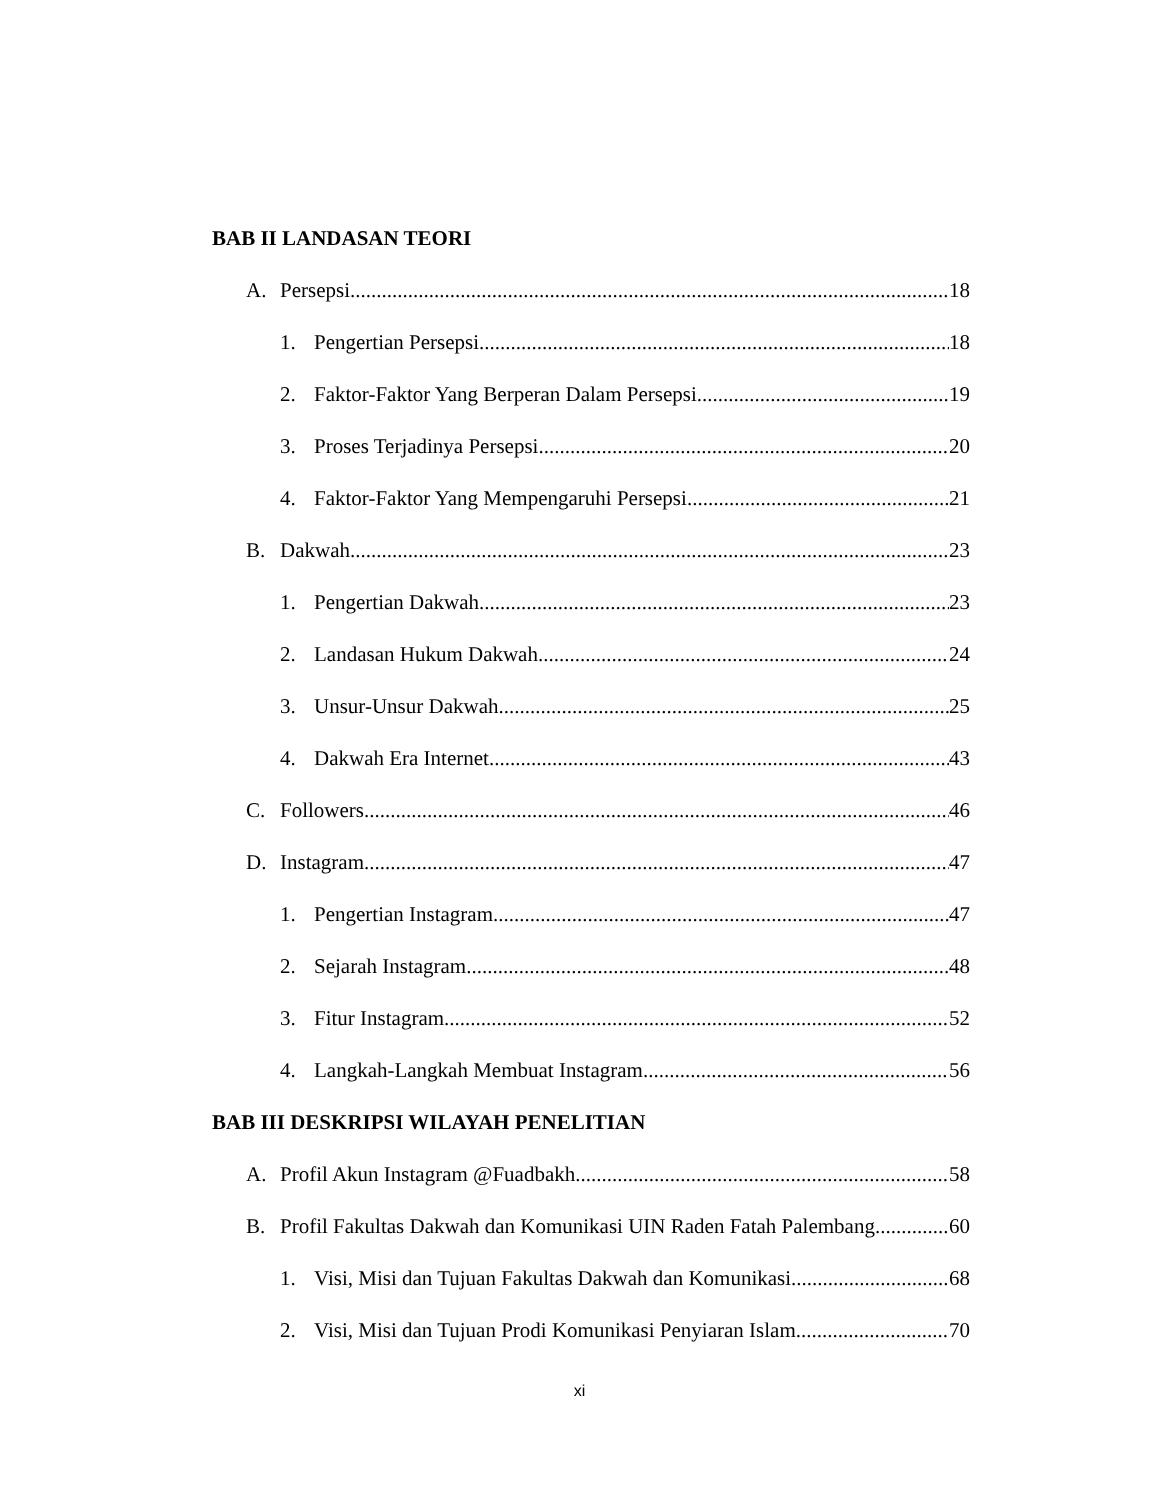BAB II LANDASAN TEORI
A. Persepsi 18
1. Pengertian Persepsi 18
2. Faktor-Faktor Yang Berperan Dalam Persepsi 19
3. Proses Terjadinya Persepsi 20
4. Faktor-Faktor Yang Mempengaruhi Persepsi 21
B. Dakwah 23
1. Pengertian Dakwah 23
2. Landasan Hukum Dakwah 24
3. Unsur-Unsur Dakwah 25
4. Dakwah Era Internet 43
C. Followers 46
D. Instagram 47
1. Pengertian Instagram 47
2. Sejarah Instagram 48
3. Fitur Instagram 52
4. Langkah-Langkah Membuat Instagram 56
BAB III DESKRIPSI WILAYAH PENELITIAN
A. Profil Akun Instagram @Fuadbakh 58
B. Profil Fakultas Dakwah dan Komunikasi UIN Raden Fatah Palembang 60
1. Visi, Misi dan Tujuan Fakultas Dakwah dan Komunikasi 68
2. Visi, Misi dan Tujuan Prodi Komunikasi Penyiaran Islam 70
xi